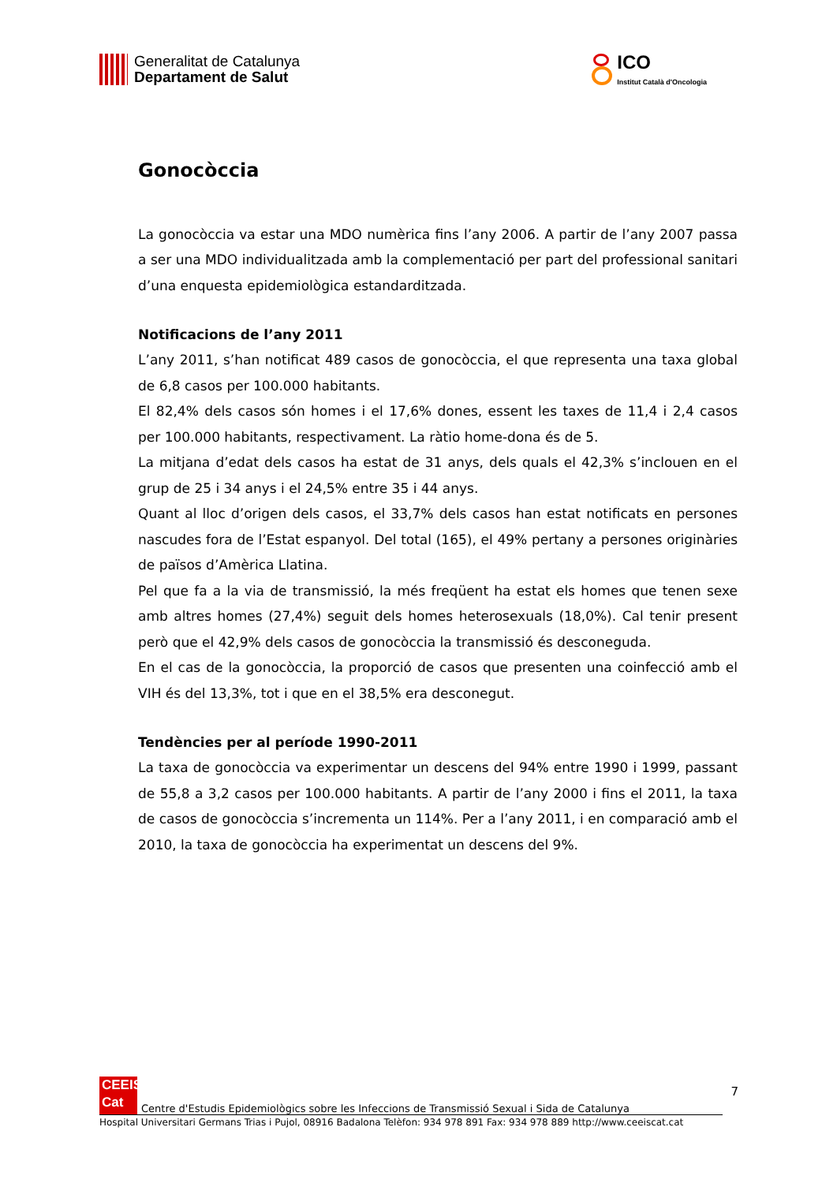Generalitat de Catalunya
Departament de Salut
ICO
Institut Català d'Oncologia
Gonocòccia
La gonocòccia va estar una MDO numèrica fins l’any 2006. A partir de l’any 2007 passa a ser una MDO individualitzada amb la complementació per part del professional sanitari d’una enquesta epidemiològica estandarditzada.
Notificacions de l’any 2011
L’any 2011, s’han notificat 489 casos de gonocòccia, el que representa una taxa global de 6,8 casos per 100.000 habitants.
El 82,4% dels casos són homes i el 17,6% dones, essent les taxes de 11,4 i 2,4 casos per 100.000 habitants, respectivament. La ràtio home-dona és de 5.
La mitjana d’edat dels casos ha estat de 31 anys, dels quals el 42,3% s’inclouen en el grup de 25 i 34 anys i el 24,5% entre 35 i 44 anys.
Quant al lloc d’origen dels casos, el 33,7% dels casos han estat notificats en persones nascudes fora de l’Estat espanyol. Del total (165), el 49% pertany a persones originàries de països d’Amèrica Llatina.
Pel que fa a la via de transmissió, la més freqüent ha estat els homes que tenen sexe amb altres homes (27,4%) seguit dels homes heterosexuals (18,0%). Cal tenir present però que el 42,9% dels casos de gonocòccia la transmissió és desconeguda.
En el cas de la gonocòccia, la proporció de casos que presenten una coinfecció amb el VIH és del 13,3%, tot i que en el 38,5% era desconegut.
Tendències per al període 1990-2011
La taxa de gonocòccia va experimentar un descens del 94% entre 1990 i 1999, passant de 55,8 a 3,2 casos per 100.000 habitants. A partir de l’any 2000 i fins el 2011, la taxa de casos de gonocòccia s’incrementa un 114%. Per a l’any 2011, i en comparació amb el 2010, la taxa de gonocòccia ha experimentat un descens del 9%.
7
CEEIS
Cat
Centre d'Estudis Epidemiològics sobre les Infeccions de Transmissió Sexual i Sida de Catalunya
Hospital Universitari Germans Trias i Pujol, 08916 Badalona Telèfon: 934 978 891 Fax: 934 978 889 http://www.ceeiscat.cat